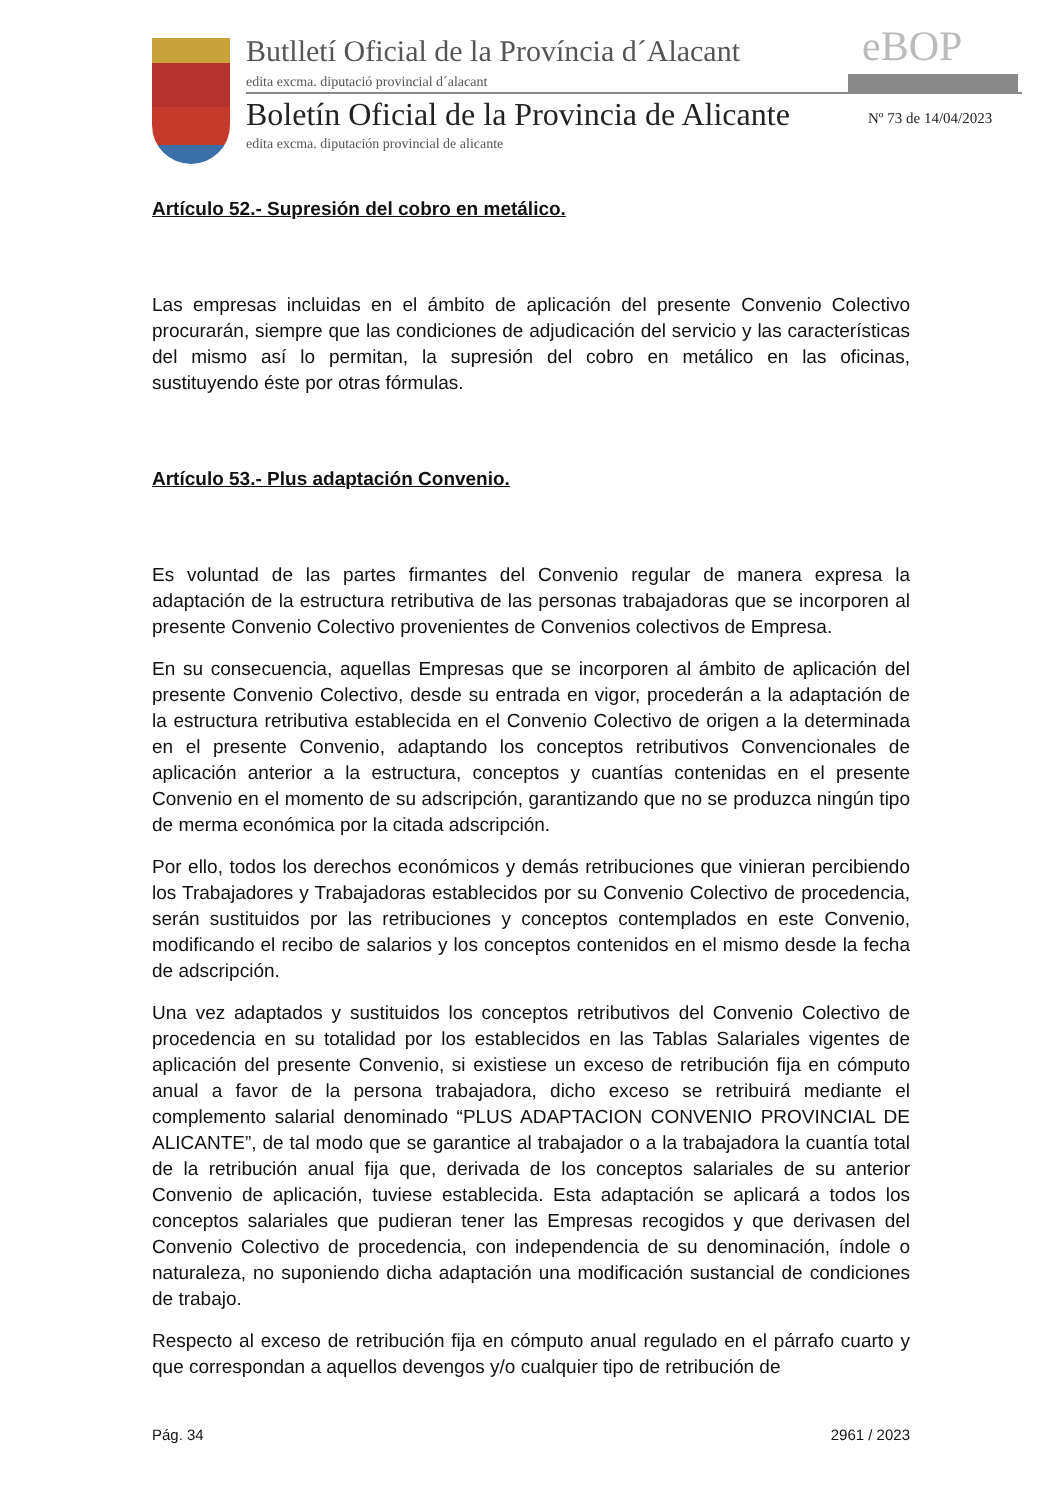Butlletí Oficial de la Província d´Alacant
edita excma. diputació provincial d´alacant
eBOP
Boletín Oficial de la Provincia de Alicante
Nº 73 de 14/04/2023
edita excma. diputación provincial de alicante
Artículo 52.- Supresión del cobro en metálico.
Las empresas incluidas en el ámbito de aplicación del presente Convenio Colectivo procurarán, siempre que las condiciones de adjudicación del servicio y las características del mismo así lo permitan, la supresión del cobro en metálico en las oficinas, sustituyendo éste por otras fórmulas.
Artículo 53.- Plus adaptación Convenio.
Es voluntad de las partes firmantes del Convenio regular de manera expresa la adaptación de la estructura retributiva de las personas trabajadoras que se incorporen al presente Convenio Colectivo provenientes de Convenios colectivos de Empresa.
En su consecuencia, aquellas Empresas que se incorporen al ámbito de aplicación del presente Convenio Colectivo, desde su entrada en vigor, procederán a la adaptación de la estructura retributiva establecida en el Convenio Colectivo de origen a la determinada en el presente Convenio, adaptando los conceptos retributivos Convencionales de aplicación anterior a la estructura, conceptos y cuantías contenidas en el presente Convenio en el momento de su adscripción, garantizando que no se produzca ningún tipo de merma económica por la citada adscripción.
Por ello, todos los derechos económicos y demás retribuciones que vinieran percibiendo los Trabajadores y Trabajadoras establecidos por su Convenio Colectivo de procedencia, serán sustituidos por las retribuciones y conceptos contemplados en este Convenio, modificando el recibo de salarios y los conceptos contenidos en el mismo desde la fecha de adscripción.
Una vez adaptados y sustituidos los conceptos retributivos del Convenio Colectivo de procedencia en su totalidad por los establecidos en las Tablas Salariales vigentes de aplicación del presente Convenio, si existiese un exceso de retribución fija en cómputo anual a favor de la persona trabajadora, dicho exceso se retribuirá mediante el complemento salarial denominado “PLUS ADAPTACION CONVENIO PROVINCIAL DE ALICANTE”, de tal modo que se garantice al trabajador o a la trabajadora la cuantía total de la retribución anual fija que, derivada de los conceptos salariales de su anterior Convenio de aplicación, tuviese establecida. Esta adaptación se aplicará a todos los conceptos salariales que pudieran tener las Empresas recogidos y que derivasen del Convenio Colectivo de procedencia, con independencia de su denominación, índole o naturaleza, no suponiendo dicha adaptación una modificación sustancial de condiciones de trabajo.
Respecto al exceso de retribución fija en cómputo anual regulado en el párrafo cuarto y que correspondan a aquellos devengos y/o cualquier tipo de retribución de
Pág. 34 2961 / 2023